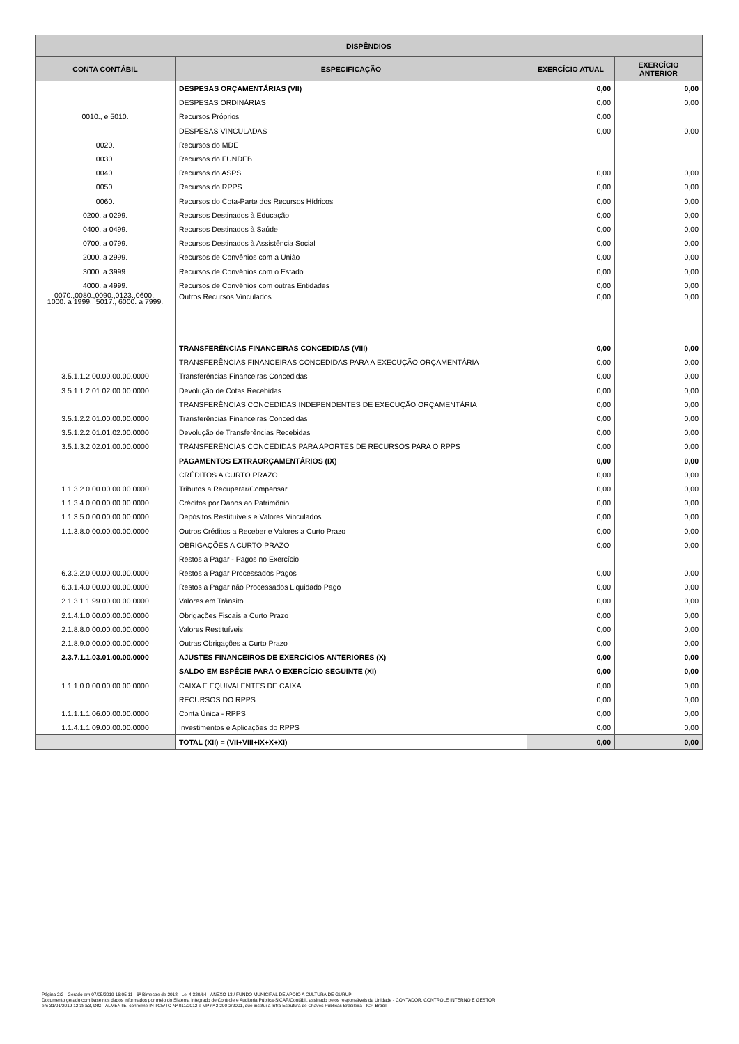| DISPÊNDIOS | | | |
| --- | --- | --- | --- |
| CONTA CONTÁBIL | ESPECIFICAÇÃO | EXERCÍCIO ATUAL | EXERCÍCIO ANTERIOR |
| | DESPESAS ORÇAMENTÁRIAS (VII) | 0,00 | 0,00 |
| | DESPESAS ORDINÁRIAS | 0,00 | 0,00 |
| 0010., e 5010. | Recursos Próprios | 0,00 | |
| | DESPESAS VINCULADAS | 0,00 | 0,00 |
| 0020. | Recursos do MDE | | |
| 0030. | Recursos do FUNDEB | | |
| 0040. | Recursos do ASPS | 0,00 | 0,00 |
| 0050. | Recursos do RPPS | 0,00 | 0,00 |
| 0060. | Recursos do Cota-Parte dos Recursos Hídricos | 0,00 | 0,00 |
| 0200. a 0299. | Recursos Destinados à Educação | 0,00 | 0,00 |
| 0400. a 0499. | Recursos Destinados à Saúde | 0,00 | 0,00 |
| 0700. a 0799. | Recursos Destinados à Assistência Social | 0,00 | 0,00 |
| 2000. a 2999. | Recursos de Convênios com a União | 0,00 | 0,00 |
| 3000. a 3999. | Recursos de Convênios com o Estado | 0,00 | 0,00 |
| 4000. a 4999. | Recursos de Convênios com outras Entidades | 0,00 | 0,00 |
| 0070.,0080.,0090.,0123.,0600., 1000. a 1999., 5017., 6000. a 7999. | Outros Recursos Vinculados | 0,00 | 0,00 |
| | TRANSFERÊNCIAS FINANCEIRAS CONCEDIDAS (VIII) | 0,00 | 0,00 |
| | TRANSFERÊNCIAS FINANCEIRAS CONCEDIDAS PARA A EXECUÇÃO ORÇAMENTÁRIA | 0,00 | 0,00 |
| 3.5.1.1.2.00.00.00.00.0000 | Transferências Financeiras Concedidas | 0,00 | 0,00 |
| 3.5.1.1.2.01.02.00.00.0000 | Devolução de Cotas Recebidas | 0,00 | 0,00 |
| | TRANSFERÊNCIAS CONCEDIDAS INDEPENDENTES DE EXECUÇÃO ORÇAMENTÁRIA | 0,00 | 0,00 |
| 3.5.1.2.2.01.00.00.00.0000 | Transferências Financeiras Concedidas | 0,00 | 0,00 |
| 3.5.1.2.2.01.01.02.00.0000 | Devolução de Transferências Recebidas | 0,00 | 0,00 |
| 3.5.1.3.2.02.01.00.00.0000 | TRANSFERÊNCIAS CONCEDIDAS PARA APORTES DE RECURSOS PARA O RPPS | 0,00 | 0,00 |
| | PAGAMENTOS EXTRAORÇAMENTÁRIOS (IX) | 0,00 | 0,00 |
| | CRÉDITOS A CURTO PRAZO | 0,00 | 0,00 |
| 1.1.3.2.0.00.00.00.00.0000 | Tributos a Recuperar/Compensar | 0,00 | 0,00 |
| 1.1.3.4.0.00.00.00.00.0000 | Créditos por Danos ao Patrimônio | 0,00 | 0,00 |
| 1.1.3.5.0.00.00.00.00.0000 | Depósitos Restituíveis e Valores Vinculados | 0,00 | 0,00 |
| 1.1.3.8.0.00.00.00.00.0000 | Outros Créditos a Receber e Valores a Curto Prazo | 0,00 | 0,00 |
| | OBRIGAÇÕES A CURTO PRAZO | 0,00 | 0,00 |
| | Restos a Pagar - Pagos no Exercício | | |
| 6.3.2.2.0.00.00.00.00.0000 | Restos a Pagar Processados Pagos | 0,00 | 0,00 |
| 6.3.1.4.0.00.00.00.00.0000 | Restos a Pagar não Processados Liquidado Pago | 0,00 | 0,00 |
| 2.1.3.1.1.99.00.00.00.0000 | Valores em Trânsito | 0,00 | 0,00 |
| 2.1.4.1.0.00.00.00.00.0000 | Obrigações Fiscais a Curto Prazo | 0,00 | 0,00 |
| 2.1.8.8.0.00.00.00.00.0000 | Valores Restituíveis | 0,00 | 0,00 |
| 2.1.8.9.0.00.00.00.00.0000 | Outras Obrigações a Curto Prazo | 0,00 | 0,00 |
| 2.3.7.1.1.03.01.00.00.0000 | AJUSTES FINANCEIROS DE EXERCÍCIOS ANTERIORES (X) | 0,00 | 0,00 |
| | SALDO EM ESPÉCIE PARA O EXERCÍCIO SEGUINTE (XI) | 0,00 | 0,00 |
| 1.1.1.0.0.00.00.00.00.0000 | CAIXA E EQUIVALENTES DE CAIXA | 0,00 | 0,00 |
| | RECURSOS DO RPPS | 0,00 | 0,00 |
| 1.1.1.1.1.06.00.00.00.0000 | Conta Única - RPPS | 0,00 | 0,00 |
| 1.1.4.1.1.09.00.00.00.0000 | Investimentos e Aplicações do RPPS | 0,00 | 0,00 |
| | TOTAL (XII) = (VII+VIII+IX+X+XI) | 0,00 | 0,00 |
Página 2/2 - Gerado em 07/05/2019 16:05:11 - 6º Bimestre de 2018 - Lei 4.320/64 - ANEXO 13 / FUNDO MUNICIPAL DE APOIO A CULTURA DE GURUPI
Documento gerado com base nos dados informados por meio do Sistema Integrado de Controle e Auditoria Pública-SICAP/Contábil, assinado pelos responsáveis da Unidade - CONTADOR, CONTROLE INTERNO E GESTOR
em 31/01/2019 12:38:53, DIGITALMENTE, conforme IN TCE/TO Nº 011/2012 e MP nº 2.200-2/2001, que institui a Infra-Estrutura de Chaves Públicas Brasileira - ICP-Brasil.